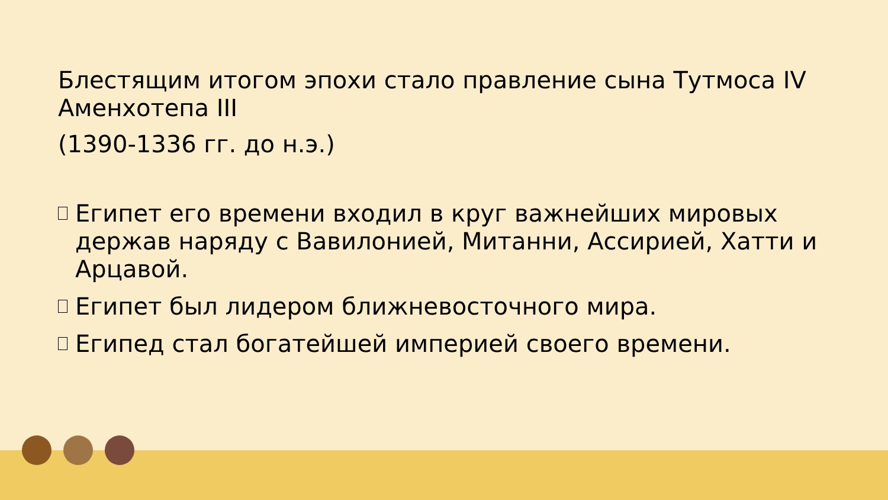Блестящим итогом эпохи стало правление сына Тутмоса IV Аменхотепа III
(1390-1336 гг. до н.э.)
Египет его времени входил в круг важнейших мировых держав наряду с Вавилонией, Митанни, Ассирией, Хатти и Арцавой.
Египет был лидером ближневосточного мира.
Египед стал богатейшей империей своего времени.